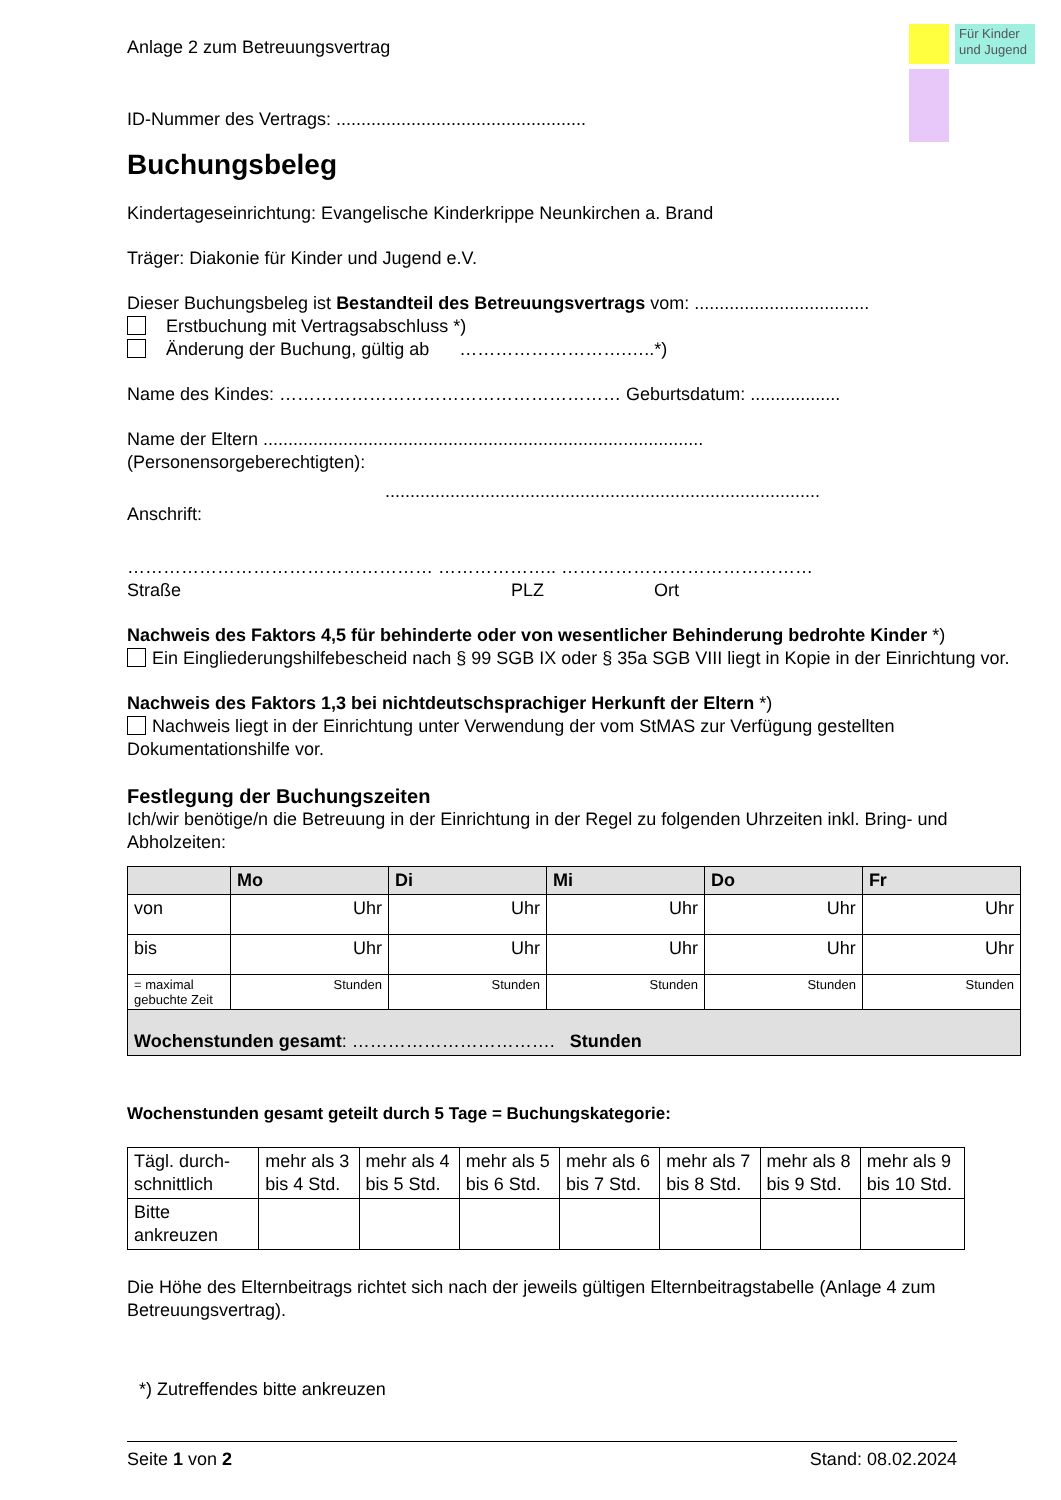Für Kinder und Jugend
Anlage 2 zum Betreuungsvertrag
ID-Nummer des Vertrags: ..................................................
Buchungsbeleg
Kindertageseinrichtung: Evangelische Kinderkrippe Neunkirchen a. Brand
Träger: Diakonie für Kinder und Jugend e.V.
Dieser Buchungsbeleg ist Bestandteil des Betreuungsvertrags vom: ...................................
Erstbuchung mit Vertragsabschluss *)
Änderung der Buchung, gültig ab ……………………….…..*)
Name des Kindes: ………………………………………………… Geburtsdatum: ..................
Name der Eltern ........................................................................................
(Personensorgeberechtigten):
.......................................................................................
Anschrift:
…………………………………………… ……………….. ……………………………………
Straße PLZ Ort
Nachweis des Faktors 4,5 für behinderte oder von wesentlicher Behinderung bedrohte Kinder *)
Ein Eingliederungshilfebescheid nach § 99 SGB IX oder § 35a SGB VIII liegt in Kopie in der Einrichtung vor.
Nachweis des Faktors 1,3 bei nichtdeutschsprachiger Herkunft der Eltern *)
Nachweis liegt in der Einrichtung unter Verwendung der vom StMAS zur Verfügung gestellten Dokumentationshilfe vor.
Festlegung der Buchungszeiten
Ich/wir benötige/n die Betreuung in der Einrichtung in der Regel zu folgenden Uhrzeiten inkl. Bring- und Abholzeiten:
| | Mo | Di | Mi | Do | Fr |
| --- | --- | --- | --- | --- | --- |
| von | Uhr | Uhr | Uhr | Uhr | Uhr |
| bis | Uhr | Uhr | Uhr | Uhr | Uhr |
| = maximal gebuchte Zeit | Stunden | Stunden | Stunden | Stunden | Stunden |
| Wochenstunden gesamt : ……………………………. Stunden | | | | | |
Wochenstunden gesamt geteilt durch 5 Tage = Buchungskategorie:
| Tägl. durch-schnittlich | mehr als 3 bis 4 Std. | mehr als 4 bis 5 Std. | mehr als 5 bis 6 Std. | mehr als 6 bis 7 Std. | mehr als 7 bis 8 Std. | mehr als 8 bis 9 Std. | mehr als 9 bis 10 Std. |
| Bitte ankreuzen | | | | | | | |
Die Höhe des Elternbeitrags richtet sich nach der jeweils gültigen Elternbeitragstabelle (Anlage 4 zum Betreuungsvertrag).
*) Zutreffendes bitte ankreuzen
Seite 1 von 2 Stand: 08.02.2024